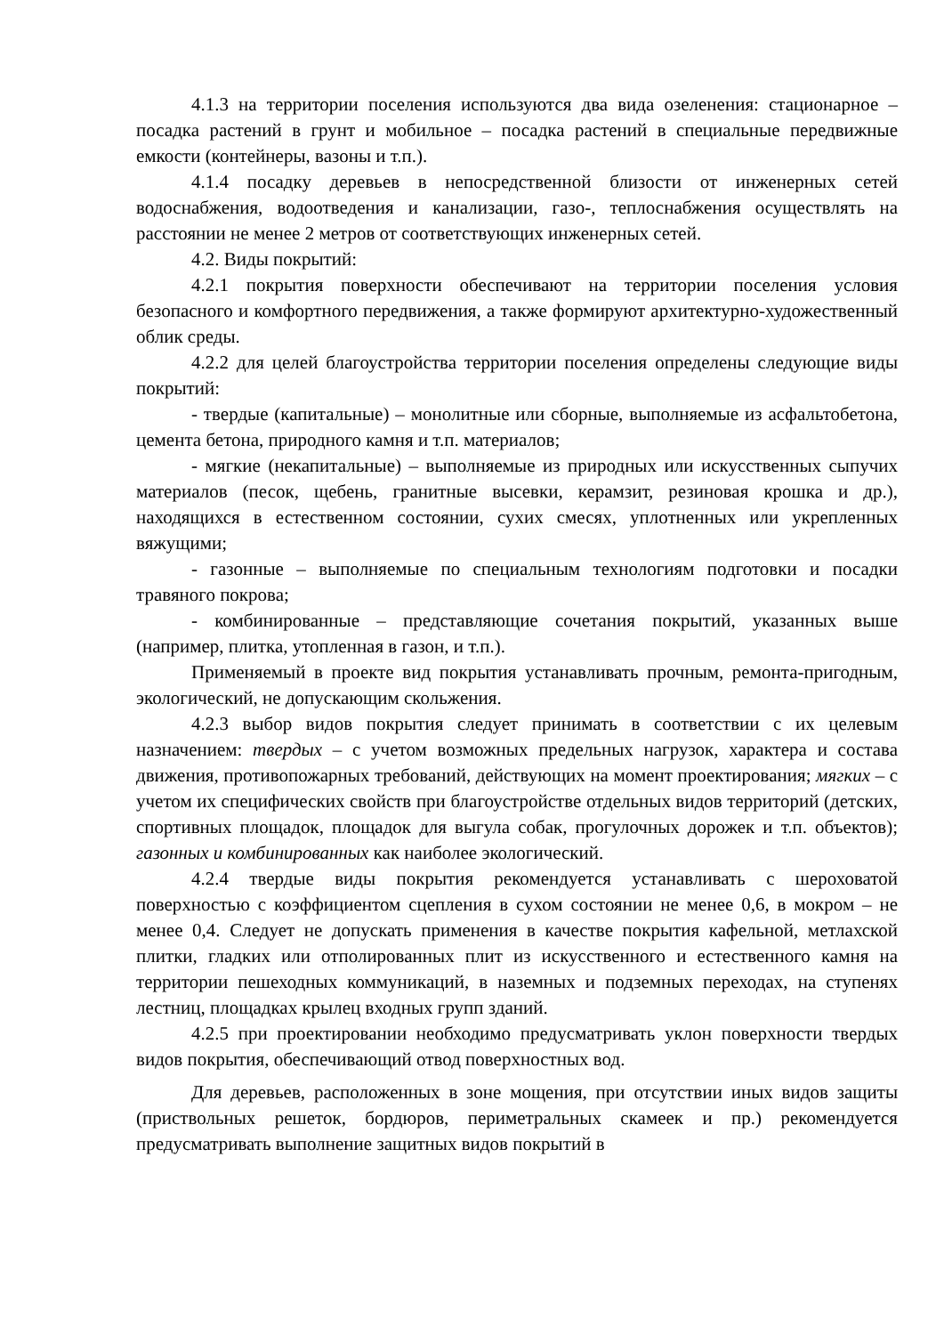4.1.3 на территории поселения используются два вида озеленения: стационарное – посадка растений в грунт и мобильное – посадка растений в специальные передвижные емкости (контейнеры, вазоны и т.п.).
4.1.4 посадку деревьев в непосредственной близости от инженерных сетей водоснабжения, водоотведения и канализации, газо-, теплоснабжения осуществлять на расстоянии не менее 2 метров от соответствующих инженерных сетей.
4.2. Виды покрытий:
4.2.1 покрытия поверхности обеспечивают на территории поселения условия безопасного и комфортного передвижения, а также формируют архитектурно-художественный облик среды.
4.2.2 для целей благоустройства территории поселения определены следующие виды покрытий:
- твердые (капитальные) – монолитные или сборные, выполняемые из асфальтобетона, цемента бетона, природного камня и т.п. материалов;
- мягкие (некапитальные) – выполняемые из природных или искусственных сыпучих материалов (песок, щебень, гранитные высевки, керамзит, резиновая крошка и др.), находящихся в естественном состоянии, сухих смесях, уплотненных или укрепленных вяжущими;
- газонные – выполняемые по специальным технологиям подготовки и посадки травяного покрова;
- комбинированные – представляющие сочетания покрытий, указанных выше (например, плитка, утопленная в газон, и т.п.).
Применяемый в проекте вид покрытия устанавливать прочным, ремонта-пригодным, экологический, не допускающим скольжения.
4.2.3 выбор видов покрытия следует принимать в соответствии с их целевым назначением: твердых – с учетом возможных предельных нагрузок, характера и состава движения, противопожарных требований, действующих на момент проектирования; мягких – с учетом их специфических свойств при благоустройстве отдельных видов территорий (детских, спортивных площадок, площадок для выгула собак, прогулочных дорожек и т.п. объектов); газонных и комбинированных как наиболее экологический.
4.2.4 твердые виды покрытия рекомендуется устанавливать с шероховатой поверхностью с коэффициентом сцепления в сухом состоянии не менее 0,6, в мокром – не менее 0,4. Следует не допускать применения в качестве покрытия кафельной, метлахской плитки, гладких или отполированных плит из искусственного и естественного камня на территории пешеходных коммуникаций, в наземных и подземных переходах, на ступенях лестниц, площадках крылец входных групп зданий.
4.2.5 при проектировании необходимо предусматривать уклон поверхности твердых видов покрытия, обеспечивающий отвод поверхностных вод.
Для деревьев, расположенных в зоне мощения, при отсутствии иных видов защиты (приствольных решеток, бордюров, периметральных скамеек и пр.) рекомендуется предусматривать выполнение защитных видов покрытий в